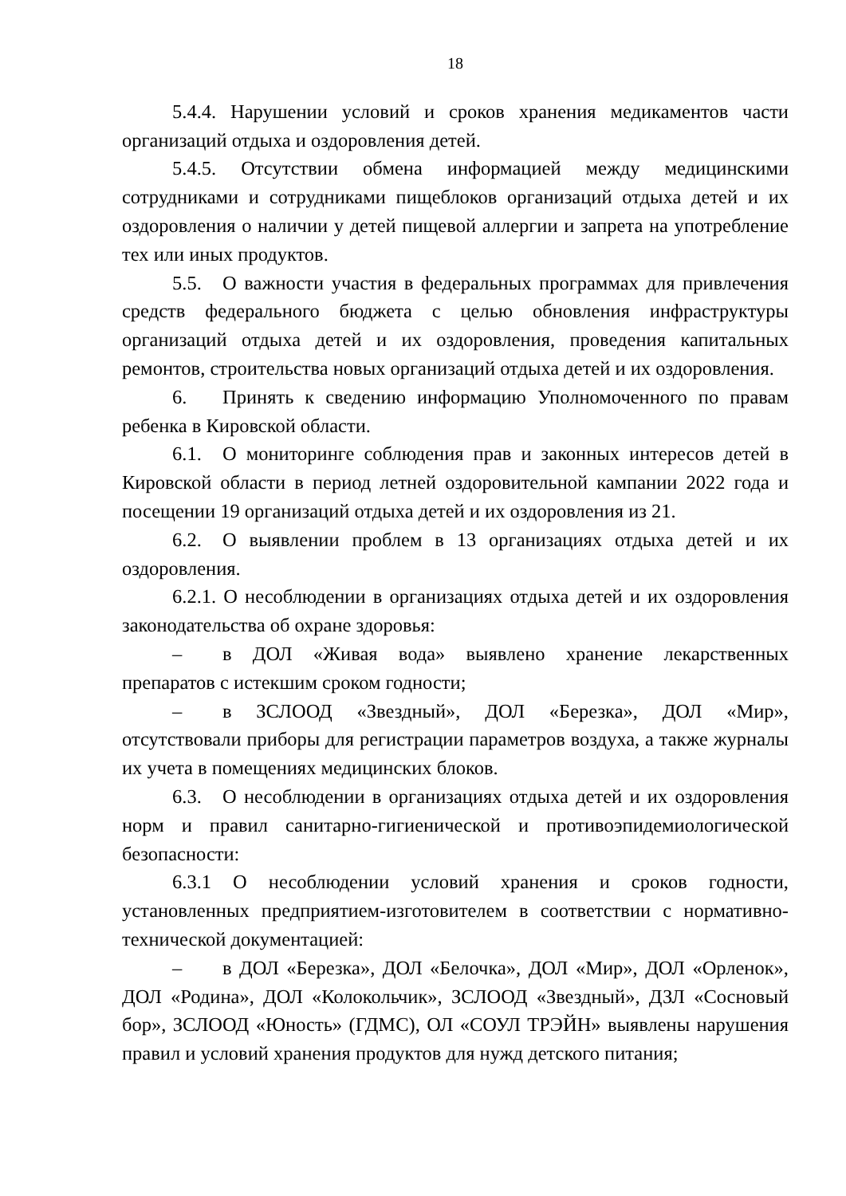18
5.4.4. Нарушении условий и сроков хранения медикаментов части организаций отдыха и оздоровления детей.
5.4.5. Отсутствии обмена информацией между медицинскими сотрудниками и сотрудниками пищеблоков организаций отдыха детей и их оздоровления о наличии у детей пищевой аллергии и запрета на употребление тех или иных продуктов.
5.5. О важности участия в федеральных программах для привлечения средств федерального бюджета с целью обновления инфраструктуры организаций отдыха детей и их оздоровления, проведения капитальных ремонтов, строительства новых организаций отдыха детей и их оздоровления.
6. Принять к сведению информацию Уполномоченного по правам ребенка в Кировской области.
6.1. О мониторинге соблюдения прав и законных интересов детей в Кировской области в период летней оздоровительной кампании 2022 года и посещении 19 организаций отдыха детей и их оздоровления из 21.
6.2. О выявлении проблем в 13 организациях отдыха детей и их оздоровления.
6.2.1. О несоблюдении в организациях отдыха детей и их оздоровления законодательства об охране здоровья:
– в ДОЛ «Живая вода» выявлено хранение лекарственных препаратов с истекшим сроком годности;
– в ЗСЛООД «Звездный», ДОЛ «Березка», ДОЛ «Мир», отсутствовали приборы для регистрации параметров воздуха, а также журналы их учета в помещениях медицинских блоков.
6.3. О несоблюдении в организациях отдыха детей и их оздоровления норм и правил санитарно-гигиенической и противоэпидемиологической безопасности:
6.3.1 О несоблюдении условий хранения и сроков годности, установленных предприятием-изготовителем в соответствии с нормативно-технической документацией:
– в ДОЛ «Березка», ДОЛ «Белочка», ДОЛ «Мир», ДОЛ «Орленок», ДОЛ «Родина», ДОЛ «Колокольчик», ЗСЛООД «Звездный», ДЗЛ «Сосновый бор», ЗСЛООД «Юность» (ГДМС), ОЛ «СОУЛ ТРЭЙН» выявлены нарушения правил и условий хранения продуктов для нужд детского питания;